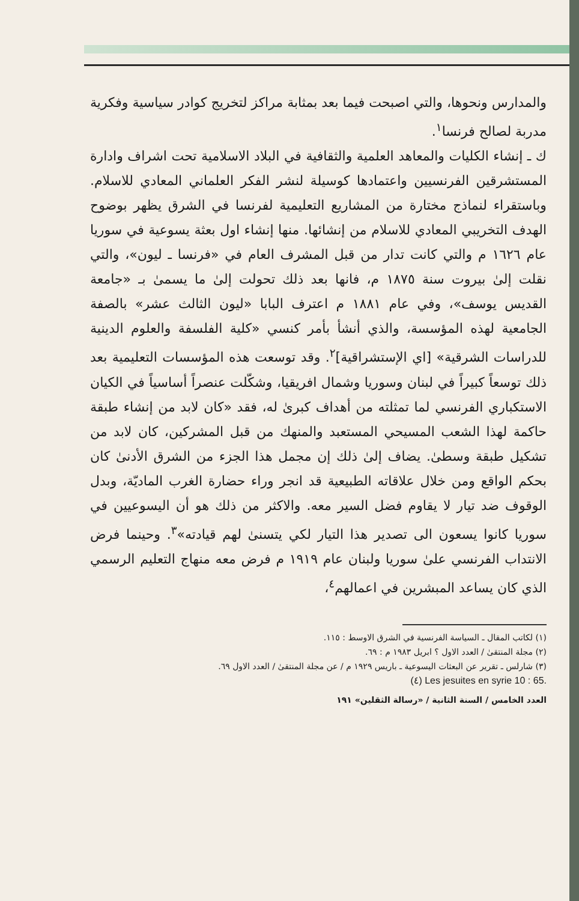والمدارس ونحوها، والتي اصبحت فيما بعد بمثابة مراكز لتخريج كوادر سياسية وفكرية مدربة لصالح فرنسا<sup>١</sup>.
ك ـ إنشاء الكليات والمعاهد العلمية والثقافية في البلاد الاسلامية تحت اشراف وادارة المستشرقين الفرنسيين واعتمادها كوسيلة لنشر الفكر العلماني المعادي للاسلام. وباستقراء لنماذج مختارة من المشاريع التعليمية لفرنسا في الشرق يظهر بوضوح الهدف التخريبي المعادي للاسلام من إنشائها. منها إنشاء اول بعثة يسوعية في سوريا عام ١٦٢٦ م والتي كانت تدار من قبل المشرف العام في «فرنسا ـ ليون»، والتي نقلت إلىٰ بيروت سنة ١٨٧٥ م، فانها بعد ذلك تحولت إلىٰ ما يسمىٰ بـ «جامعة القديس يوسف»، وفي عام ١٨٨١ م اعترف البابا «ليون الثالث عشر» بالصفة الجامعية لهذه المؤسسة، والذي أنشأ بأمر كنسي «كلية الفلسفة والعلوم الدينية للدراسات الشرقية» [اي الإستشراقية]<sup>٢</sup>. وقد توسعت هذه المؤسسات التعليمية بعد ذلك توسعاً كبيراً في لبنان وسوريا وشمال افريقيا، وشكّلت عنصراً أساسياً في الكيان الاستكباري الفرنسي لما تمثلته من أهداف كبرىٰ له، فقد «كان لابد من إنشاء طبقة حاكمة لهذا الشعب المسيحي المستعبد والمنهك من قبل المشركين، كان لابد من تشكيل طبقة وسطىٰ. يضاف إلىٰ ذلك إن مجمل هذا الجزء من الشرق الأدنىٰ كان بحكم الواقع ومن خلال علاقاته الطبيعية قد انجر وراء حضارة الغرب الماديّة، وبدل الوقوف ضد تيار لا يقاوم فضل السير معه. والاكثر من ذلك هو أن اليسوعيين في سوريا كانوا يسعون الى تصدير هذا التيار لكي يتسنىٰ لهم قيادته»<sup>٣</sup>. وحينما فرض الانتداب الفرنسي علىٰ سوريا ولبنان عام ١٩١٩ م فرض معه منهاج التعليم الرسمي الذي كان يساعد المبشرين في اعمالهم<sup>٤</sup>،
(١) لكاتب المقال ـ السياسة الفرنسية في الشرق الاوسط : ١١٥.
(٢) مجلة المنتقىٰ / العدد الاول ؟ ابريل ١٩٨٣ م : ٦٩.
(٣) شارلس ـ تقرير عن البعثات اليسوعية ـ باريس ١٩٢٩ م / عن مجلة المنتقىٰ / العدد الاول ٦٩.
(٤) Les jesuites en syrie 10 : 65.
العدد الخامس / السنة الثانية / «رسالة الثقلين» ١٩١